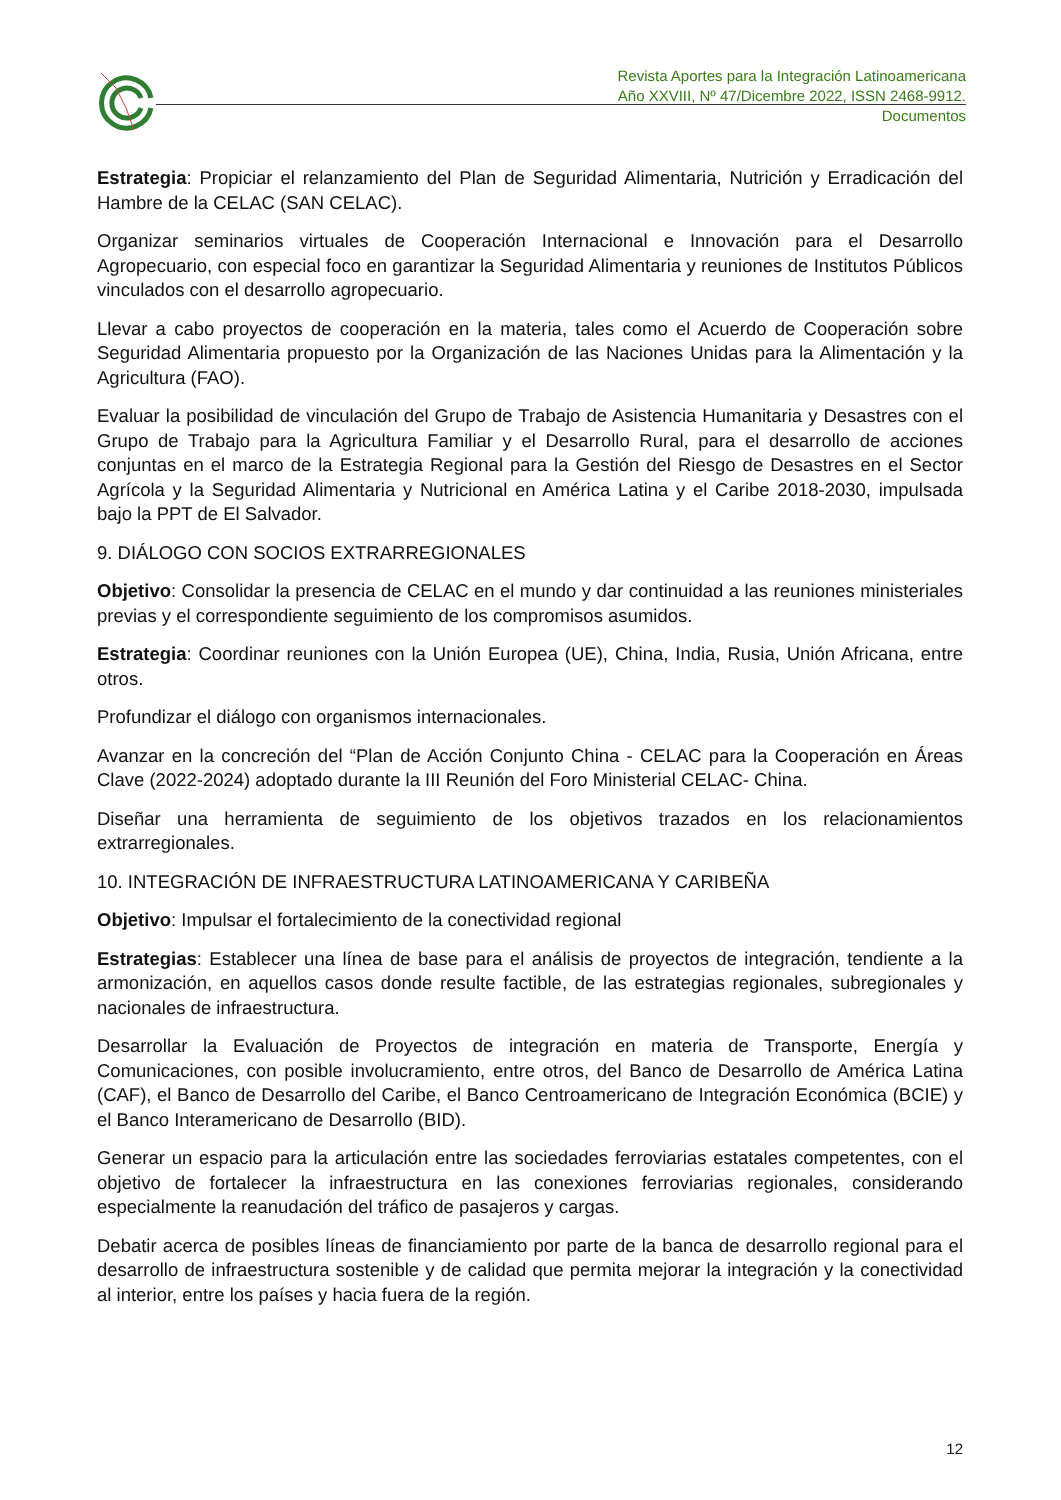Revista Aportes para la Integración Latinoamericana
Año XXVIII, Nº 47/Dicembre 2022, ISSN 2468-9912.
Documentos
Estrategia: Propiciar el relanzamiento del Plan de Seguridad Alimentaria, Nutrición y Erradicación del Hambre de la CELAC (SAN CELAC).
Organizar seminarios virtuales de Cooperación Internacional e Innovación para el Desarrollo Agropecuario, con especial foco en garantizar la Seguridad Alimentaria y reuniones de Institutos Públicos vinculados con el desarrollo agropecuario.
Llevar a cabo proyectos de cooperación en la materia, tales como el Acuerdo de Cooperación sobre Seguridad Alimentaria propuesto por la Organización de las Naciones Unidas para la Alimentación y la Agricultura (FAO).
Evaluar la posibilidad de vinculación del Grupo de Trabajo de Asistencia Humanitaria y Desastres con el Grupo de Trabajo para la Agricultura Familiar y el Desarrollo Rural, para el desarrollo de acciones conjuntas en el marco de la Estrategia Regional para la Gestión del Riesgo de Desastres en el Sector Agrícola y la Seguridad Alimentaria y Nutricional en América Latina y el Caribe 2018-2030, impulsada bajo la PPT de El Salvador.
9. DIÁLOGO CON SOCIOS EXTRARREGIONALES
Objetivo: Consolidar la presencia de CELAC en el mundo y dar continuidad a las reuniones ministeriales previas y el correspondiente seguimiento de los compromisos asumidos.
Estrategia: Coordinar reuniones con la Unión Europea (UE), China, India, Rusia, Unión Africana, entre otros.
Profundizar el diálogo con organismos internacionales.
Avanzar en la concreción del “Plan de Acción Conjunto China - CELAC para la Cooperación en Áreas Clave (2022-2024) adoptado durante la III Reunión del Foro Ministerial CELAC- China.
Diseñar una herramienta de seguimiento de los objetivos trazados en los relacionamientos extrarregionales.
10. INTEGRACIÓN DE INFRAESTRUCTURA LATINOAMERICANA Y CARIBEÑA
Objetivo: Impulsar el fortalecimiento de la conectividad regional
Estrategias: Establecer una línea de base para el análisis de proyectos de integración, tendiente a la armonización, en aquellos casos donde resulte factible, de las estrategias regionales, subregionales y nacionales de infraestructura.
Desarrollar la Evaluación de Proyectos de integración en materia de Transporte, Energía y Comunicaciones, con posible involucramiento, entre otros, del Banco de Desarrollo de América Latina (CAF), el Banco de Desarrollo del Caribe, el Banco Centroamericano de Integración Económica (BCIE) y el Banco Interamericano de Desarrollo (BID).
Generar un espacio para la articulación entre las sociedades ferroviarias estatales competentes, con el objetivo de fortalecer la infraestructura en las conexiones ferroviarias regionales, considerando especialmente la reanudación del tráfico de pasajeros y cargas.
Debatir acerca de posibles líneas de financiamiento por parte de la banca de desarrollo regional para el desarrollo de infraestructura sostenible y de calidad que permita mejorar la integración y la conectividad al interior, entre los países y hacia fuera de la región.
12